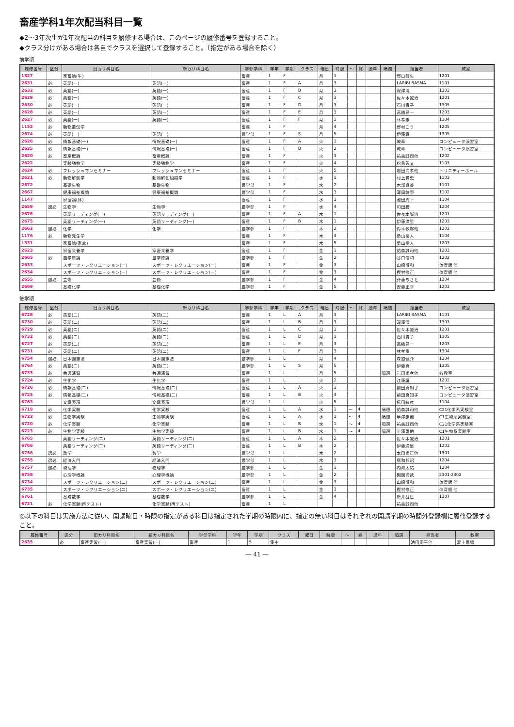畜産学科1年次配当科目一覧
◆2～3年次生が1年次配当の科目を履修する場合は、このページの履修番号を登録すること。
◆クラス分けがある場合は各自でクラスを選択して登録すること。（指定がある場合を除く）
前学期
| 履修番号 | 区分 | 旧カリ科目名 | 新カリ科目名 | 学部学科 | 学年 | 学期 | クラス | 曜日 | 時限 | ～ | 終 | 通年 | 隔週 | 担当者 | 教室 |
| --- | --- | --- | --- | --- | --- | --- | --- | --- | --- | --- | --- | --- | --- | --- | --- |
| 1327 | | 家畜論(牛) | | 畜産 | 1 | F | | 月 | 1 | | | | | 野口龍生 | 1201 |
| 2631 | 必 | 英語(一) | 英語(一) | 畜産 | 1 | F | A | 月 | 3 | | | | | LARIBI BASMA | 1101 |
| 2632 | 必 | 英語(一) | 英語(一) | 畜産 | 1 | F | B | 月 | 3 | | | | | 深澤清 | 1303 |
| 2629 | 必 | 英語(一) | 英語(一) | 畜産 | 1 | F | C | 月 | 3 | | | | | 佐々本誠治 | 1201 |
| 2630 | 必 | 英語(一) | 英語(一) | 畜産 | 1 | F | D | 月 | 3 | | | | | 石川貴子 | 1305 |
| 2628 | 必 | 英語(一) | 英語(一) | 畜産 | 1 | F | E | 月 | 3 | | | | | 高橋晃一 | 1203 |
| 2627 | 必 | 英語(一) | 英語(一) | 畜産 | 1 | F | F | 月 | 3 | | | | | 林孝憲 | 1304 |
| 1152 | 必 | 動物遺伝学 | | 畜産 | 1 | F | | 月 | 4 | | | | | 野村こう | 1205 |
| 2674 | 必 | 英語(一) | 英語(一) | 農学部 | 1 | F | S | 月 | 5 | | | | | 伊藤真 | 1305 |
| 2626 | 必 | 情報基礎(一) | 情報基礎(一) | 畜産 | 1 | F | A | 火 | 1 | | | | | 城章 | コンピュータ演習室 |
| 2625 | 必 | 情報基礎(一) | 情報基礎(一) | 畜産 | 1 | F | B | 火 | 2 | | | | | 城章 | コンピュータ演習室 |
| 2620 | 必 | 畜産概論 | 畜産概論 | 畜産 | 1 | F | | 火 | 3 | | | | | 祐森誠司他 | 1202 |
| 2622 | | 実験動物学 | 実験動物学 | 畜産 | 1 | F | | 火 | 4 | | | | | 松島芳文 | 1103 |
| 2624 | 必 | フレッシュマンセミナー | フレッシュマンセミナー | 畜産 | 1 | F | | 火 | 5 | | | | | 岩田尚孝他 | トリニティーホール |
| 2621 | 必 | 動物解剖学 | 動物解剖組織学 | 畜産 | 1 | F | | 水 | 1 | | | | | 村上覚史 | 1103 |
| 2672 | | 基礎生物 | 基礎生物 | 農学部 | 1 | F | | 水 | 2 | | | | | 木部貞善 | 1101 |
| 2667 | | 健康福祉概論 | 健康福祉概論 | 農学部 | 1 | F | | 水 | 3 | | | | | 澤岡詩野 | 1102 |
| 1147 | | 家畜論(豚) | | 畜産 | 1 | F | | 水 | 3 | | | | | 池田周平 | 1104 |
| 2659 | 選必 | 生物学 | 生物学 | 農学部 | 1 | F | | 水 | 4 | | | | | 和田勝 | 1204 |
| 2676 | | 英語リーディング(一) | 英語リーディング(一) | 畜産 | 1 | F | A | 木 | 1 | | | | | 佐々本誠治 | 1201 |
| 2675 | | 英語リーディング(一) | 英語リーディング(一) | 畜産 | 1 | F | B | 木 | 1 | | | | | 伊藤満里 | 1203 |
| 2662 | 選必 | 化学 | 化学 | 農学部 | 1 | F | | 木 | 2 | | | | | 鈴木敏郎他 | 1202 |
| 1176 | 必 | 動物発生学 | | 畜産 | 1 | F | | 木 | 4 | | | | | 桑山岳人 | 1104 |
| 1331 | | 家畜論(家禽) | | 畜産 | 1 | F | | 木 | 5 | | | | | 桑山岳人 | 1203 |
| 2623 | | 家畜栄養学 | 家畜栄養学 | 畜産 | 1 | F | | 金 | 1 | | | | | 祐森誠司他 | 1203 |
| 2665 | 必 | 農学原論 | 農学原論 | 農学部 | 1 | F | | 金 | 2 | | | | | 谷口信和 | 1202 |
| 2633 | | スポーツ・レクリエーション(一) | スポーツ・レクリエーション(一) | 畜産 | 1 | F | | 金 | 3 | | | | | 山崎博和 | 体育館 他 |
| 2634 | | スポーツ・レクリエーション(一) | スポーツ・レクリエーション(一) | 畜産 | 1 | F | | 金 | 3 | | | | | 樫村修正 | 体育館 他 |
| 2655 | 選必 | 芸術 | 芸術 | 農学部 | 1 | F | | 金 | 4 | | | | | 斉藤ちさと | 1204 |
| 2669 | | 基礎化学 | 基礎化学 | 農学部 | 1 | F | | 金 | 5 | | | | | 安藤正幸 | 1203 |
後学期
| 履修番号 | 区分 | 旧カリ科目名 | 新カリ科目名 | 学部学科 | 学年 | 学期 | クラス | 曜日 | 時限 | ～ | 終 | 通年 | 隔週 | 担当者 | 教室 |
| --- | --- | --- | --- | --- | --- | --- | --- | --- | --- | --- | --- | --- | --- | --- | --- |
| 6728 | 必 | 英語(二) | 英語(二) | 畜産 | 1 | L | A | 月 | 3 | | | | | LARIBI BASMA | 1101 |
| 6730 | 必 | 英語(二) | 英語(二) | 畜産 | 1 | L | B | 月 | 3 | | | | | 深澤清 | 1303 |
| 6729 | 必 | 英語(二) | 英語(二) | 畜産 | 1 | L | C | 月 | 3 | | | | | 佐々本誠治 | 1201 |
| 6732 | 必 | 英語(二) | 英語(二) | 畜産 | 1 | L | D | 月 | 3 | | | | | 石川貴子 | 1305 |
| 6727 | 必 | 英語(二) | 英語(二) | 畜産 | 1 | L | E | 月 | 3 | | | | | 高橋晃一 | 1203 |
| 6731 | 必 | 英語(二) | 英語(二) | 畜産 | 1 | L | F | 月 | 3 | | | | | 林孝憲 | 1304 |
| 6754 | 選必 | 日本国憲法 | 日本国憲法 | 農学部 | 1 | L | | 月 | 4 | | | | | 森脇健介 | 1204 |
| 6764 | 必 | 英語(二) | 英語(二) | 農学部 | 1 | L | S | 月 | 5 | | | | | 伊藤真 | 1305 |
| 6733 | 必 | 共通演習 | 共通演習 | 畜産 | 1 | L | | 月 | 5 | | | | 隔週 | 岩田尚孝他 | 各教室 |
| 6724 | 必 | 生化学 | 生化学 | 畜産 | 1 | L | | 火 | 2 | | | | | 江藤譲 | 1202 |
| 6726 | 必 | 情報基礎(二) | 情報基礎(二) | 畜産 | 1 | L | A | 火 | 3 | | | | | 前田真知子 | コンピュータ演習室 |
| 6725 | 必 | 情報基礎(二) | 情報基礎(二) | 畜産 | 1 | L | B | 火 | 4 | | | | | 前田真知子 | コンピュータ演習室 |
| 6763 | | 文章表現 | 文章表現 | 農学部 | 1 | L | | 火 | 5 | | | | | 椛田敏彦 | 1104 |
| 6719 | 必 | 化学実験 | 化学実験 | 畜産 | 1 | L | A | 水 | 1 | ～ | 4 | | 隔週 | 祐森誠司他 | C21化学系実験室 |
| 6722 | 必 | 生物学実験 | 生物学実験 | 畜産 | 1 | L | A | 水 | 1 | ～ | 4 | | 隔週 | 半澤惠他 | C1生物系実験室 |
| 6720 | 必 | 化学実験 | 化学実験 | 畜産 | 1 | L | B | 水 | 1 | ～ | 4 | | 隔週 | 祐森誠司他 | C21化学系実験室 |
| 6723 | 必 | 生物学実験 | 生物学実験 | 畜産 | 1 | L | B | 水 | 1 | ～ | 4 | | 隔週 | 半澤惠他 | C1生物系実験室 |
| 6765 | | 英語リーディング(二) | 英語リーディング(二) | 畜産 | 1 | L | A | 木 | 2 | | | | | 佐々本誠治 | 1201 |
| 6766 | | 英語リーディング(二) | 英語リーディング(二) | 畜産 | 1 | L | B | 木 | 2 | | | | | 伊藤満里 | 1203 |
| 6756 | 選必 | 数学 | 数学 | 農学部 | 1 | L | | 木 | 2 | | | | | 本田尚正他 | 1301 |
| 6755 | 選必 | 経済入門 | 経済入門 | 農学部 | 1 | L | | 木 | 3 | | | | | 應和邦昭 | 1204 |
| 6757 | 選必 | 物理学 | 物理学 | 農学部 | 1 | L | | 金 | 1 | | | | | 内海太祐 | 1204 |
| 6758 | | 心理学概論 | 心理学概論 | 農学部 | 1 | L | | 金 | 2 | | | | | 棚舘尚武 | 2301·2302 |
| 6734 | | スポーツ・レクリエーション(二) | スポーツ・レクリエーション(二) | 畜産 | 1 | L | | 金 | 3 | | | | | 山崎博和 | 体育館 他 |
| 6735 | | スポーツ・レクリエーション(二) | スポーツ・レクリエーション(二) | 畜産 | 1 | L | | 金 | 3 | | | | | 樫村修正 | 体育館 他 |
| 6761 | | 基礎数学 | 基礎数学 | 農学部 | 1 | L | | 金 | 4 | | | | | 新井益世 | 1307 |
| 6721 | 必 | 化学実験(再テスト) | 化学実験(再テスト) | 畜産 | 1 | L | | | | | | | | 祐森誠司他 | |
◎以下の科目は実施方法に従い、開講曜日・時限の指定がある科目は指定された学期の時限内に、指定の無い科目はそれぞれの開講学期の時間外登録欄に履修登録すること。
| 履修番号 | 区分 | 旧カリ科目名 | 新カリ科目名 | 学部学科 | 学年 | 学期 | クラス | 曜日 | 時限 | ～ | 終 | 通年 | 隔週 | 担当者 | 教室 |
| --- | --- | --- | --- | --- | --- | --- | --- | --- | --- | --- | --- | --- | --- | --- | --- |
| 2635 | 必 | 畜産実習(一) | 畜産実習(一) | 畜産 | 1 | S | 集中 | | | | | | | 池田周平他 | 富士農場 |
― 41 ―